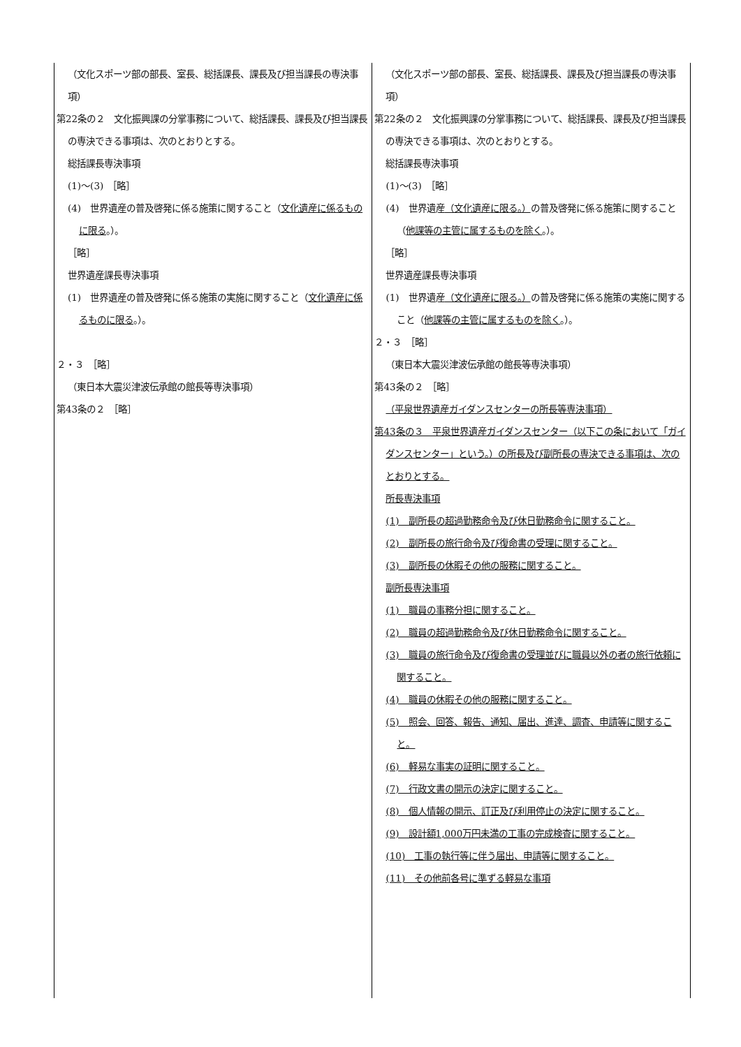| （文化スポーツ部の部長、室長、総括課長、課長及び担当課長の専決事項） 第22条の２ 文化振興課の分掌事務について、総括課長、課長及び担当課長の専決できる事項は、次のとおりとする。 総括課長専決事項 (1)～(3) ［略］ (4) 世界遺産の普及啓発に係る施策に関すること（ 文化遺産に係るものに限る 。）。 ［略］ 世界遺産課長専決事項 (1) 世界遺産の普及啓発に係る施策の実施に関すること（ 文化遺産に係るものに限る 。）。 ２・３ ［略］ （東日本大震災津波伝承館の館長等専決事項） 第43条の２ ［略］ | （文化スポーツ部の部長、室長、総括課長、課長及び担当課長の専決事項） 第22条の２ 文化振興課の分掌事務について、総括課長、課長及び担当課長の専決できる事項は、次のとおりとする。 総括課長専決事項 (1)～(3) ［略］ (4) 世界遺産 （文化遺産に限る。） の普及啓発に係る施策に関すること（ 他課等の主管に属するものを除く 。）。 ［略］ 世界遺産課長専決事項 (1) 世界遺産 （文化遺産に限る。） の普及啓発に係る施策の実施に関すること（ 他課等の主管に属するものを除く 。）。 ２・３ ［略］ （東日本大震災津波伝承館の館長等専決事項） 第43条の２ ［略］ （平泉世界遺産ガイダンスセンターの所長等専決事項） 第43条の３ 平泉世界遺産ガイダンスセンター（以下この条において「ガイダンスセンター」という。）の所長及び副所長の専決できる事項は、次のとおりとする。 所長専決事項 (1) 副所長の超過勤務命令及び休日勤務命令に関すること。 (2) 副所長の旅行命令及び復命書の受理に関すること。 (3) 副所長の休暇その他の服務に関すること。 副所長専決事項 (1) 職員の事務分担に関すること。 (2) 職員の超過勤務命令及び休日勤務命令に関すること。 (3) 職員の旅行命令及び復命書の受理並びに職員以外の者の旅行依頼に関すること。 (4) 職員の休暇その他の服務に関すること。 (5) 照会、回答、報告、通知、届出、進達、調査、申請等に関すること。 (6) 軽易な事実の証明に関すること。 (7) 行政文書の開示の決定に関すること。 (8) 個人情報の開示、訂正及び利用停止の決定に関すること。 (9) 設計額1,000万円未満の工事の完成検査に関すること。 (10) 工事の執行等に伴う届出、申請等に関すること。 (11) その他前各号に準ずる軽易な事項 |